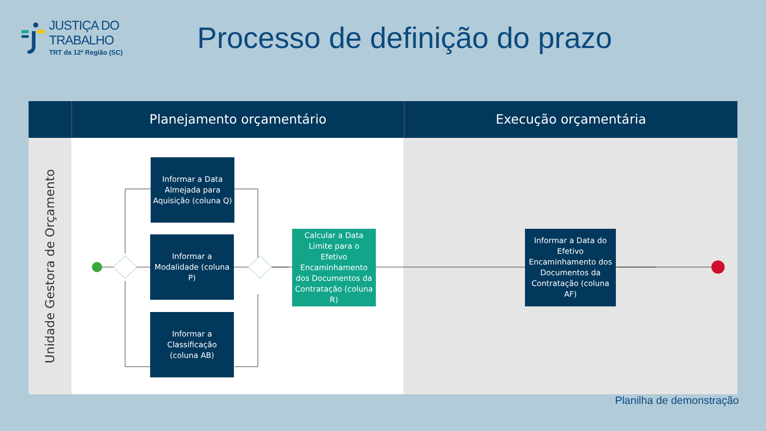JUSTIÇA DO TRABALHO
TRT da 12ª Região (SC)
Processo de definição do prazo
Planejamento orçamentário Execução orçamentária
Unidade Gestora de Orçamento
Informar a Data Almejada para Aquisição (coluna Q)
Informar a Modalidade (coluna P)
Informar a Classificação (coluna AB)
Calcular a Data Limite para o Efetivo Encaminhamento dos Documentos da Contratação (coluna R)
Informar a Data do Efetivo Encaminhamento dos Documentos da Contratação (coluna AF)
Planilha de demonstração